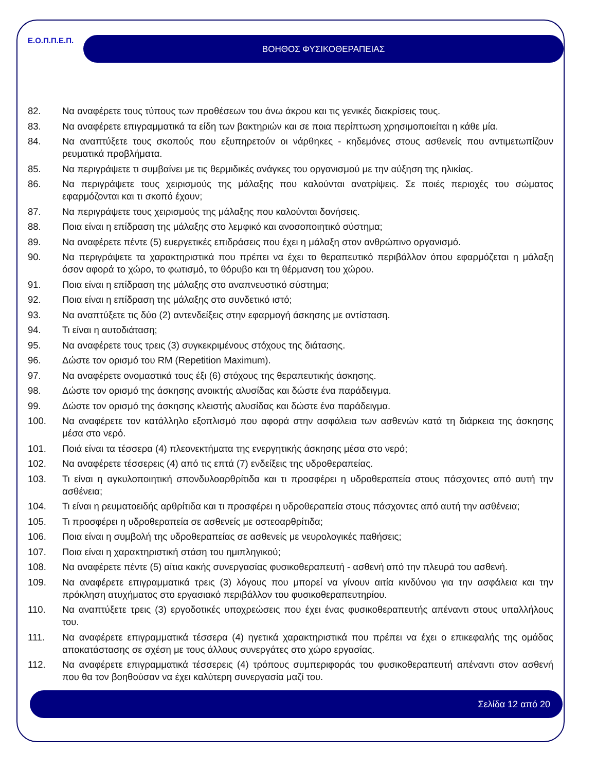Ε.Ο.Π.Π.Ε.Π.
ΒΟΗΘΟΣ ΦΥΣΙΚΟΘΕΡΑΠΕΙΑΣ
82. Να αναφέρετε τους τύπους των προθέσεων του άνω άκρου και τις γενικές διακρίσεις τους.
83. Να αναφέρετε επιγραμματικά τα είδη των βακτηριών και σε ποια περίπτωση χρησιμοποιείται η κάθε μία.
84. Να αναπτύξετε τους σκοπούς που εξυπηρετούν οι νάρθηκες - κηδεμόνες στους ασθενείς που αντιμετωπίζουν ρευματικά προβλήματα.
85. Να περιγράψετε τι συμβαίνει με τις θερμιδικές ανάγκες του οργανισμού με την αύξηση της ηλικίας.
86. Να περιγράψετε τους χειρισμούς της μάλαξης που καλούνται ανατρίψεις. Σε ποιές περιοχές του σώματος εφαρμόζονται και τι σκοπό έχουν;
87. Να περιγράψετε τους χειρισμούς της μάλαξης που καλούνται δονήσεις.
88. Ποια είναι η επίδραση της μάλαξης στο λεμφικό και ανοσοποιητικό σύστημα;
89. Να αναφέρετε πέντε (5) ευεργετικές επιδράσεις που έχει η μάλαξη στον ανθρώπινο οργανισμό.
90. Να περιγράψετε τα χαρακτηριστικά που πρέπει να έχει το θεραπευτικό περιβάλλον όπου εφαρμόζεται η μάλαξη όσον αφορά το χώρο, το φωτισμό, το θόρυβο και τη θέρμανση του χώρου.
91. Ποια είναι η επίδραση της μάλαξης στο αναπνευστικό σύστημα;
92. Ποια είναι η επίδραση της μάλαξης στο συνδετικό ιστό;
93. Να αναπτύξετε τις δύο (2) αντενδείξεις στην εφαρμογή άσκησης με αντίσταση.
94. Τι είναι η αυτοδιάταση;
95. Να αναφέρετε τους τρεις (3) συγκεκριμένους στόχους της διάτασης.
96. Δώστε τον ορισμό του RM (Repetition Maximum).
97. Να αναφέρετε ονομαστικά τους έξι (6) στόχους της θεραπευτικής άσκησης.
98. Δώστε τον ορισμό της άσκησης ανοικτής αλυσίδας και δώστε ένα παράδειγμα.
99. Δώστε τον ορισμό της άσκησης κλειστής αλυσίδας και δώστε ένα παράδειγμα.
100. Να αναφέρετε τον κατάλληλο εξοπλισμό που αφορά στην ασφάλεια των ασθενών κατά τη διάρκεια της άσκησης μέσα στο νερό.
101. Ποιά είναι τα τέσσερα (4) πλεονεκτήματα της ενεργητικής άσκησης μέσα στο νερό;
102. Να αναφέρετε τέσσερεις (4) από τις επτά (7) ενδείξεις της υδροθεραπείας.
103. Τι είναι η αγκυλοποιητική σπονδυλοαρθρίτιδα και τι προσφέρει η υδροθεραπεία στους πάσχοντες από αυτή την ασθένεια;
104. Τι είναι η ρευματοειδής αρθρίτιδα και τι προσφέρει η υδροθεραπεία στους πάσχοντες από αυτή την ασθένεια;
105. Τι προσφέρει η υδροθεραπεία σε ασθενείς με οστεοαρθρίτιδα;
106. Ποια είναι η συμβολή της υδροθεραπείας σε ασθενείς με νευρολογικές παθήσεις;
107. Ποια είναι η χαρακτηριστική στάση του ημιπληγικού;
108. Να αναφέρετε πέντε (5) αίτια κακής συνεργασίας φυσικοθεραπευτή - ασθενή από την πλευρά του ασθενή.
109. Να αναφέρετε επιγραμματικά τρεις (3) λόγους που μπορεί να γίνουν αιτία κινδύνου για την ασφάλεια και την πρόκληση ατυχήματος στο εργασιακό περιβάλλον του φυσικοθεραπευτηρίου.
110. Να αναπτύξετε τρεις (3) εργοδοτικές υποχρεώσεις που έχει ένας φυσικοθεραπευτής απέναντι στους υπαλλήλους του.
111. Να αναφέρετε επιγραμματικά τέσσερα (4) ηγετικά χαρακτηριστικά που πρέπει να έχει ο επικεφαλής της ομάδας αποκατάστασης σε σχέση με τους άλλους συνεργάτες στο χώρο εργασίας.
112. Να αναφέρετε επιγραμματικά τέσσερεις (4) τρόπους συμπεριφοράς του φυσικοθεραπευτή απέναντι στον ασθενή που θα τον βοηθούσαν να έχει καλύτερη συνεργασία μαζί του.
Σελίδα 12 από 20